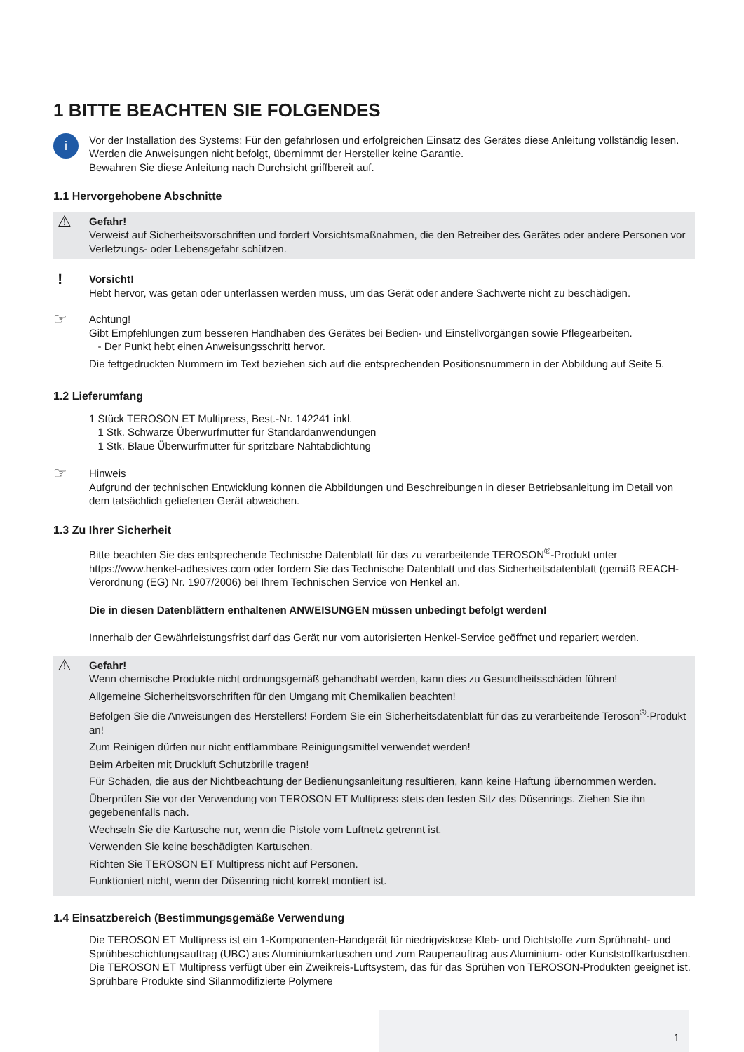1 BITTE BEACHTEN SIE FOLGENDES
i
Vor der Installation des Systems: Für den gefahrlosen und erfolgreichen Einsatz des Gerätes diese Anleitung vollständig lesen. Werden die Anweisungen nicht befolgt, übernimmt der Hersteller keine Garantie.
Bewahren Sie diese Anleitung nach Durchsicht griffbereit auf.
1.1 Hervorgehobene Abschnitte
⚠
Gefahr!
Verweist auf Sicherheitsvorschriften und fordert Vorsichtsmaßnahmen, die den Betreiber des Gerätes oder andere Personen vor Verletzungs- oder Lebensgefahr schützen.
!
Vorsicht!
Hebt hervor, was getan oder unterlassen werden muss, um das Gerät oder andere Sachwerte nicht zu beschädigen.
☞
Achtung!
Gibt Empfehlungen zum besseren Handhaben des Gerätes bei Bedien- und Einstellvorgängen sowie Pflegearbeiten.
- Der Punkt hebt einen Anweisungsschritt hervor.
Die fettgedruckten Nummern im Text beziehen sich auf die entsprechenden Positionsnummern in der Abbildung auf Seite 5.
1.2 Lieferumfang
1 Stück TEROSON ET Multipress, Best.-Nr. 142241 inkl.
1 Stk. Schwarze Überwurfmutter für Standardanwendungen
1 Stk. Blaue Überwurfmutter für spritzbare Nahtabdichtung
☞
Hinweis
Aufgrund der technischen Entwicklung können die Abbildungen und Beschreibungen in dieser Betriebsanleitung im Detail von dem tatsächlich gelieferten Gerät abweichen.
1.3 Zu Ihrer Sicherheit
Bitte beachten Sie das entsprechende Technische Datenblatt für das zu verarbeitende TEROSON<sup>®</sup>-Produkt unter https://www.henkel-adhesives.com oder fordern Sie das Technische Datenblatt und das Sicherheitsdatenblatt (gemäß REACH-Verordnung (EG) Nr. 1907/2006) bei Ihrem Technischen Service von Henkel an.
Die in diesen Datenblättern enthaltenen ANWEISUNGEN müssen unbedingt befolgt werden!
Innerhalb der Gewährleistungsfrist darf das Gerät nur vom autorisierten Henkel-Service geöffnet und repariert werden.
⚠
Gefahr!
Wenn chemische Produkte nicht ordnungsgemäß gehandhabt werden, kann dies zu Gesundheitsschäden führen!
Allgemeine Sicherheitsvorschriften für den Umgang mit Chemikalien beachten!
Befolgen Sie die Anweisungen des Herstellers! Fordern Sie ein Sicherheitsdatenblatt für das zu verarbeitende Teroson<sup>®</sup>-Produkt an!
Zum Reinigen dürfen nur nicht entflammbare Reinigungsmittel verwendet werden!
Beim Arbeiten mit Druckluft Schutzbrille tragen!
Für Schäden, die aus der Nichtbeachtung der Bedienungsanleitung resultieren, kann keine Haftung übernommen werden.
Überprüfen Sie vor der Verwendung von TEROSON ET Multipress stets den festen Sitz des Düsenrings. Ziehen Sie ihn gegebenenfalls nach.
Wechseln Sie die Kartusche nur, wenn die Pistole vom Luftnetz getrennt ist.
Verwenden Sie keine beschädigten Kartuschen.
Richten Sie TEROSON ET Multipress nicht auf Personen.
Funktioniert nicht, wenn der Düsenring nicht korrekt montiert ist.
1.4 Einsatzbereich (Bestimmungsgemäße Verwendung
Die TEROSON ET Multipress ist ein 1-Komponenten-Handgerät für niedrigviskose Kleb- und Dichtstoffe zum Sprühnaht- und Sprühbeschichtungsauftrag (UBC) aus Aluminiumkartuschen und zum Raupenauftrag aus Aluminium- oder Kunststoffkartuschen. Die TEROSON ET Multipress verfügt über ein Zweikreis-Luftsystem, das für das Sprühen von TEROSON-Produkten geeignet ist. Sprühbare Produkte sind Silanmodifizierte Polymere
1